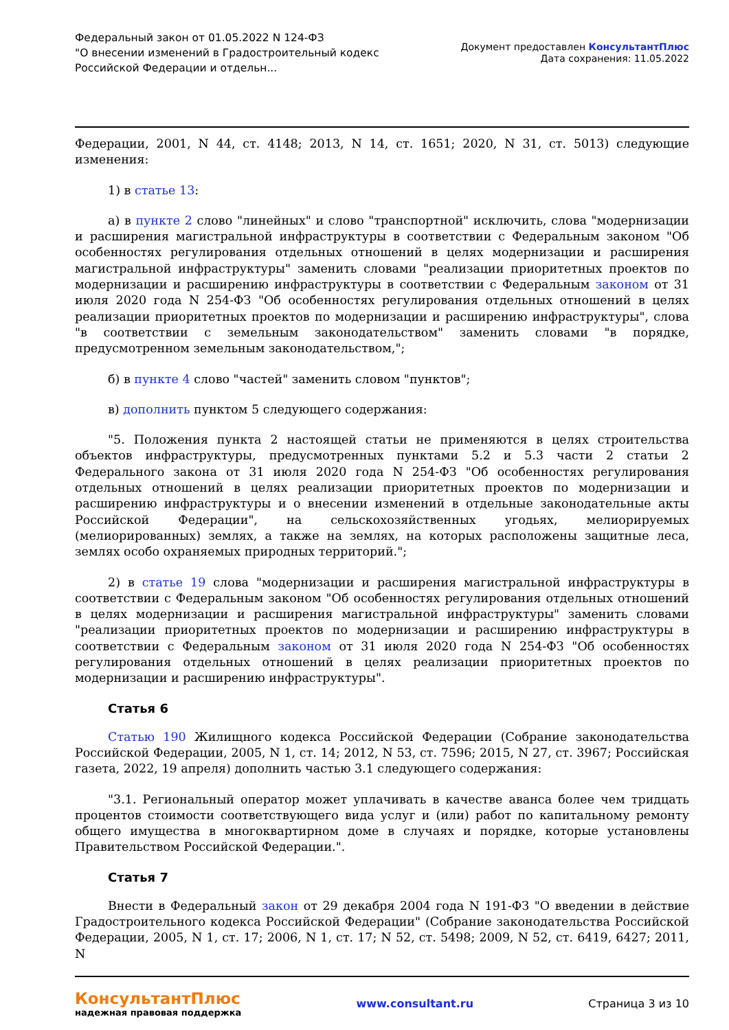Федеральный закон от 01.05.2022 N 124-ФЗ
"О внесении изменений в Градостроительный кодекс
Российской Федерации и отдельн...
Документ предоставлен КонсультантПлюс
Дата сохранения: 11.05.2022
Федерации, 2001, N 44, ст. 4148; 2013, N 14, ст. 1651; 2020, N 31, ст. 5013) следующие изменения:
1) в статье 13:
а) в пункте 2 слово "линейных" и слово "транспортной" исключить, слова "модернизации и расширения магистральной инфраструктуры в соответствии с Федеральным законом "Об особенностях регулирования отдельных отношений в целях модернизации и расширения магистральной инфраструктуры" заменить словами "реализации приоритетных проектов по модернизации и расширению инфраструктуры в соответствии с Федеральным законом от 31 июля 2020 года N 254-ФЗ "Об особенностях регулирования отдельных отношений в целях реализации приоритетных проектов по модернизации и расширению инфраструктуры", слова "в соответствии с земельным законодательством" заменить словами "в порядке, предусмотренном земельным законодательством,";
б) в пункте 4 слово "частей" заменить словом "пунктов";
в) дополнить пунктом 5 следующего содержания:
"5. Положения пункта 2 настоящей статьи не применяются в целях строительства объектов инфраструктуры, предусмотренных пунктами 5.2 и 5.3 части 2 статьи 2 Федерального закона от 31 июля 2020 года N 254-ФЗ "Об особенностях регулирования отдельных отношений в целях реализации приоритетных проектов по модернизации и расширению инфраструктуры и о внесении изменений в отдельные законодательные акты Российской Федерации", на сельскохозяйственных угодьях, мелиорируемых (мелиорированных) землях, а также на землях, на которых расположены защитные леса, землях особо охраняемых природных территорий.";
2) в статье 19 слова "модернизации и расширения магистральной инфраструктуры в соответствии с Федеральным законом "Об особенностях регулирования отдельных отношений в целях модернизации и расширения магистральной инфраструктуры" заменить словами "реализации приоритетных проектов по модернизации и расширению инфраструктуры в соответствии с Федеральным законом от 31 июля 2020 года N 254-ФЗ "Об особенностях регулирования отдельных отношений в целях реализации приоритетных проектов по модернизации и расширению инфраструктуры".
Статья 6
Статью 190 Жилищного кодекса Российской Федерации (Собрание законодательства Российской Федерации, 2005, N 1, ст. 14; 2012, N 53, ст. 7596; 2015, N 27, ст. 3967; Российская газета, 2022, 19 апреля) дополнить частью 3.1 следующего содержания:
"3.1. Региональный оператор может уплачивать в качестве аванса более чем тридцать процентов стоимости соответствующего вида услуг и (или) работ по капитальному ремонту общего имущества в многоквартирном доме в случаях и порядке, которые установлены Правительством Российской Федерации.".
Статья 7
Внести в Федеральный закон от 29 декабря 2004 года N 191-ФЗ "О введении в действие Градостроительного кодекса Российской Федерации" (Собрание законодательства Российской Федерации, 2005, N 1, ст. 17; 2006, N 1, ст. 17; N 52, ст. 5498; 2009, N 52, ст. 6419, 6427; 2011, N
КонсультантПлюс
надежная правовая поддержка
www.consultant.ru Страница 3 из 10